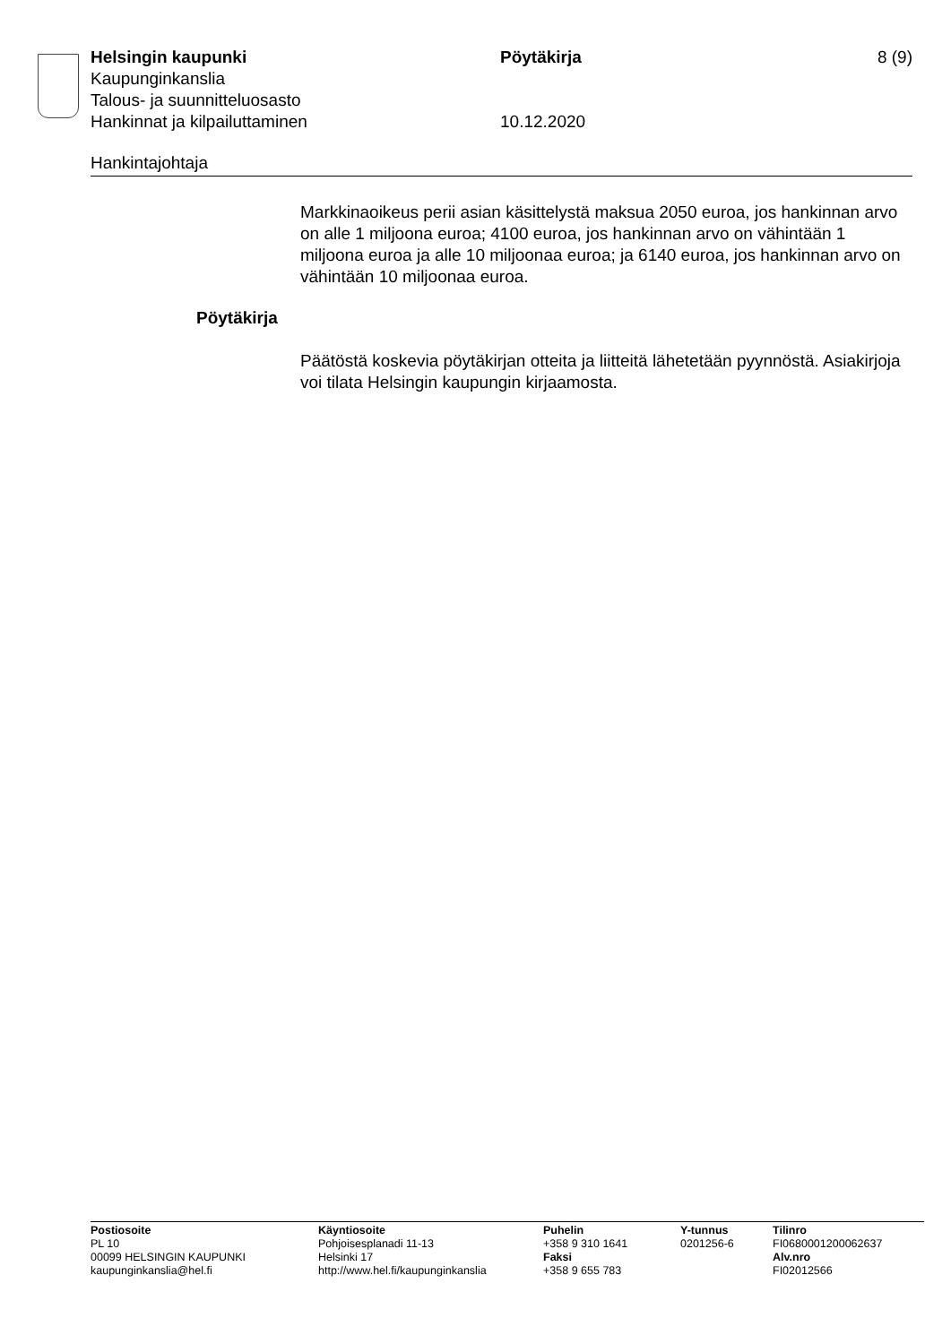Helsingin kaupunki Pöytäkirja 8 (9)
Kaupunginkanslia
Talous- ja suunnitteluosasto
Hankinnat ja kilpailuttaminen 10.12.2020
Hankintajohtaja
Markkinaoikeus perii asian käsittelystä maksua 2050 euroa, jos hankinnan arvo on alle 1 miljoona euroa; 4100 euroa, jos hankinnan arvo on vähintään 1 miljoona euroa ja alle 10 miljoonaa euroa; ja 6140 euroa, jos hankinnan arvo on vähintään 10 miljoonaa euroa.
Pöytäkirja
Päätöstä koskevia pöytäkirjan otteita ja liitteitä lähetetään pyynnöstä. Asiakirjoja voi tilata Helsingin kaupungin kirjaamosta.
Postiosoite
PL 10
00099 HELSINGIN KAUPUNKI
kaupunginkanslia@hel.fi
Käyntiosoite
Pohjoisesplanadi 11-13
Helsinki 17
http://www.hel.fi/kaupunginkanslia
Puhelin
+358 9 310 1641
Faksi
+358 9 655 783
Y-tunnus
0201256-6
Tilinro
FI0680001200062637
Alv.nro
FI02012566